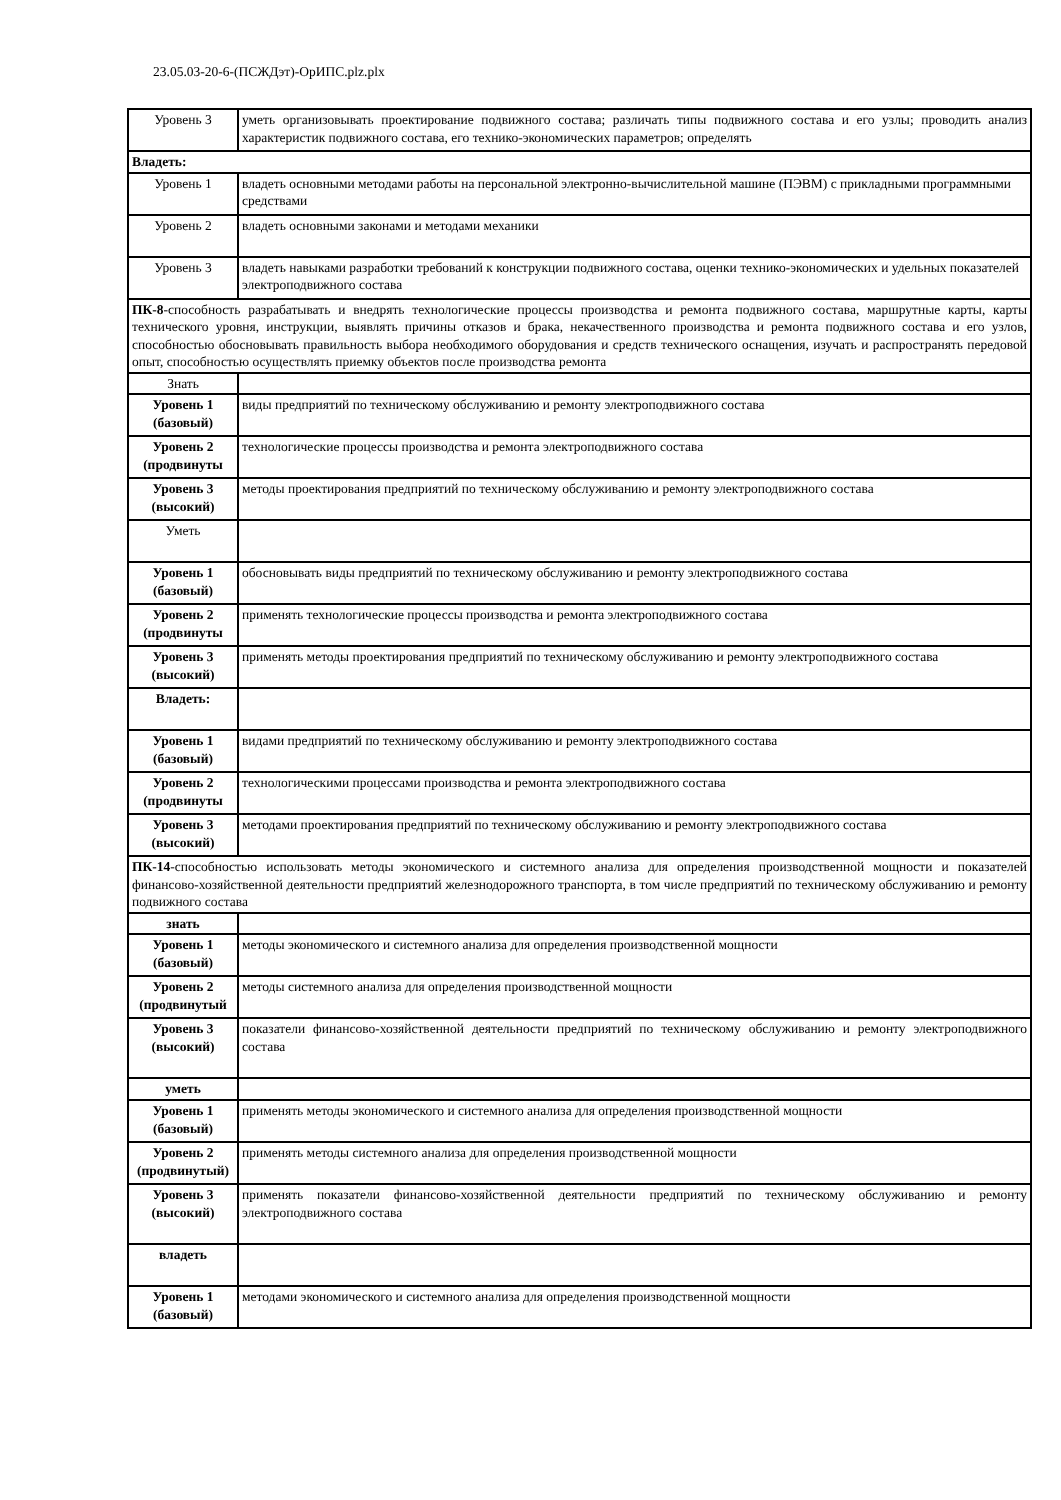23.05.03-20-6-(ПСЖДэт)-ОрИПС.plz.plx
| Уровень 3 | уметь организовывать проектирование подвижного состава; различать типы подвижного состава и его узлы; проводить анализ характеристик подвижного состава, его технико-экономических параметров; определять |
| Владеть: | |
| Уровень 1 | владеть основными методами работы на персональной электронно-вычислительной машине (ПЭВМ) с прикладными программными средствами |
| Уровень 2 | владеть основными законами и методами механики |
| Уровень 3 | владеть навыками разработки требований к конструкции подвижного состава, оценки технико-экономических и удельных показателей электроподвижного состава |
| ПК-8 -способность разрабатывать и внедрять технологические процессы производства и ремонта подвижного состава, маршрутные карты, карты технического уровня, инструкции, выявлять причины отказов и брака, некачественного производства и ремонта подвижного состава и его узлов, способностью обосновывать правильность выбора необходимого оборудования и средств технического оснащения, изучать и распространять передовой опыт, способностью осуществлять приемку объектов после производства ремонта | |
| Знать | |
| Уровень 1 (базовый) | виды предприятий по техническому обслуживанию и ремонту электроподвижного состава |
| Уровень 2 (продвинуты | технологические процессы производства и ремонта электроподвижного состава |
| Уровень 3 (высокий) | методы проектирования предприятий по техническому обслуживанию и ремонту электроподвижного состава |
| Уметь | |
| Уровень 1 (базовый) | обосновывать виды предприятий по техническому обслуживанию и ремонту электроподвижного состава |
| Уровень 2 (продвинуты | применять технологические процессы производства и ремонта электроподвижного состава |
| Уровень 3 (высокий) | применять методы проектирования предприятий по техническому обслуживанию и ремонту электроподвижного состава |
| Владеть: | |
| Уровень 1 (базовый) | видами предприятий по техническому обслуживанию и ремонту электроподвижного состава |
| Уровень 2 (продвинуты | технологическими процессами производства и ремонта электроподвижного состава |
| Уровень 3 (высокий) | методами проектирования предприятий по техническому обслуживанию и ремонту электроподвижного состава |
| ПК-14 -способностью использовать методы экономического и системного анализа для определения производственной мощности и показателей финансово-хозяйственной деятельности предприятий железнодорожного транспорта, в том числе предприятий по техническому обслуживанию и ремонту подвижного состава | |
| знать | |
| Уровень 1 (базовый) | методы экономического и системного анализа для определения производственной мощности |
| Уровень 2 (продвинутый | методы системного анализа для определения производственной мощности |
| Уровень 3 (высокий) | показатели финансово-хозяйственной деятельности предприятий по техническому обслуживанию и ремонту электроподвижного состава |
| уметь | |
| Уровень 1 (базовый) | применять методы экономического и системного анализа для определения производственной мощности |
| Уровень 2 (продвинутый) | применять методы системного анализа для определения производственной мощности |
| Уровень 3 (высокий) | применять показатели финансово-хозяйственной деятельности предприятий по техническому обслуживанию и ремонту электроподвижного состава |
| владеть | |
| Уровень 1 (базовый) | методами экономического и системного анализа для определения производственной мощности |